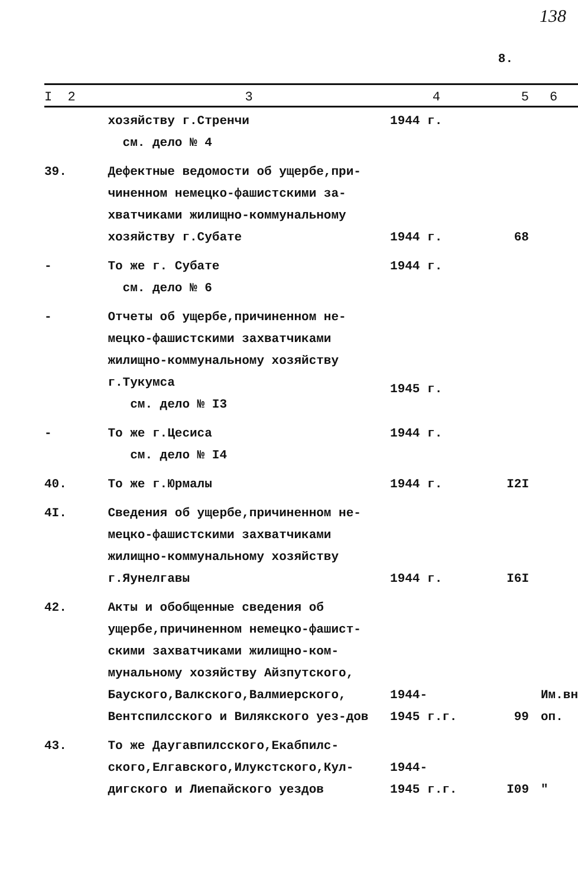138
8.
| I 2 | 3 | 4 | 5 | 6 |
| --- | --- | --- | --- | --- |
| | хозяйству г.Стренчи см. дело № 4 | 1944 г. | | |
| 39. | Дефектные ведомости об ущербе,при-чиненном немецко-фашистскими за-хватчиками жилищно-коммунальному хозяйству г.Субате | 1944 г. | 68 | |
| - | То же г. Субате см. дело № 6 | 1944 г. | | |
| - | Отчеты об ущербе,причиненном не-мецко-фашистскими захватчиками жилищно-коммунальному хозяйству г.Тукумса см. дело № I3 | 1945 г. | | |
| - | То же г.Цесиса см. дело № I4 | 1944 г. | | |
| 40. | То же г.Юрмалы | 1944 г. | I2I | |
| 4I. | Сведения об ущербе,причиненном не-мецко-фашистскими захватчиками жилищно-коммунальному хозяйству г.Яунелгавы | 1944 г. | I6I | |
| 42. | Акты и обобщенные сведения об ущербе,причиненном немецко-фашист-скими захватчиками жилищно-ком-мунальному хозяйству Айзпутского, Бауского,Валкского,Валмиерского, Вентспилсского и Вилякского уез-дов | 1944- 1945 г.г. | 99 | Им.вн оп. |
| 43. | То же Даугавпилсского,Екабпилс-ского,Елгавского,Илукстского,Кул-дигского и Лиепайского уездов | 1944- 1945 г.г. | I09 | " |